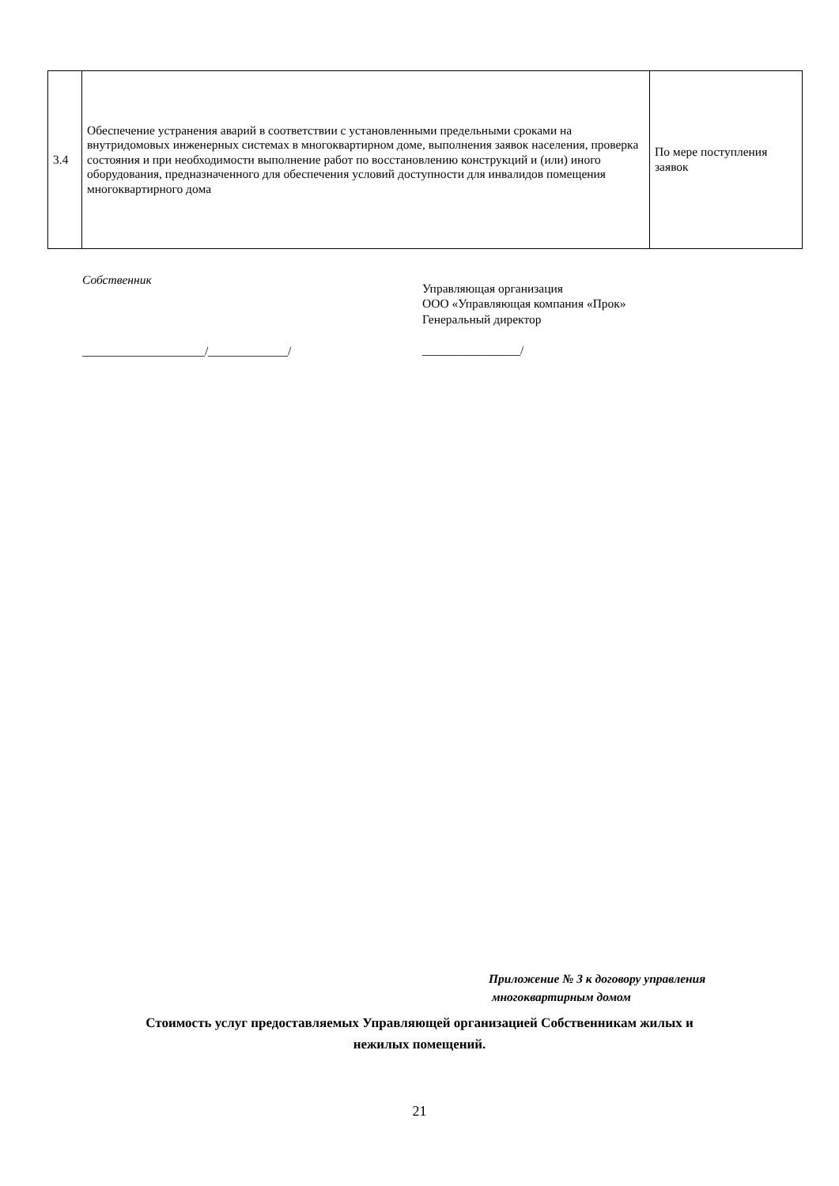| 3.4 | Обеспечение устранения аварий в соответствии с установленными предельными сроками на внутридомовых инженерных системах в многоквартирном доме, выполнения заявок населения, проверка состояния и при необходимости выполнение работ по восстановлению конструкций и (или) иного оборудования, предназначенного для обеспечения условий доступности для инвалидов помещения многоквартирного дома | По мере поступления заявок |
Собственник
____________________/_____________/
Управляющая организация
ООО «Управляющая компания «Прок»
Генеральный директор
________________/
Приложение № 3 к договору управления
многоквартирным домом
Стоимость услуг предоставляемых Управляющей организацией Собственникам жилых и
нежилых помещений.
21